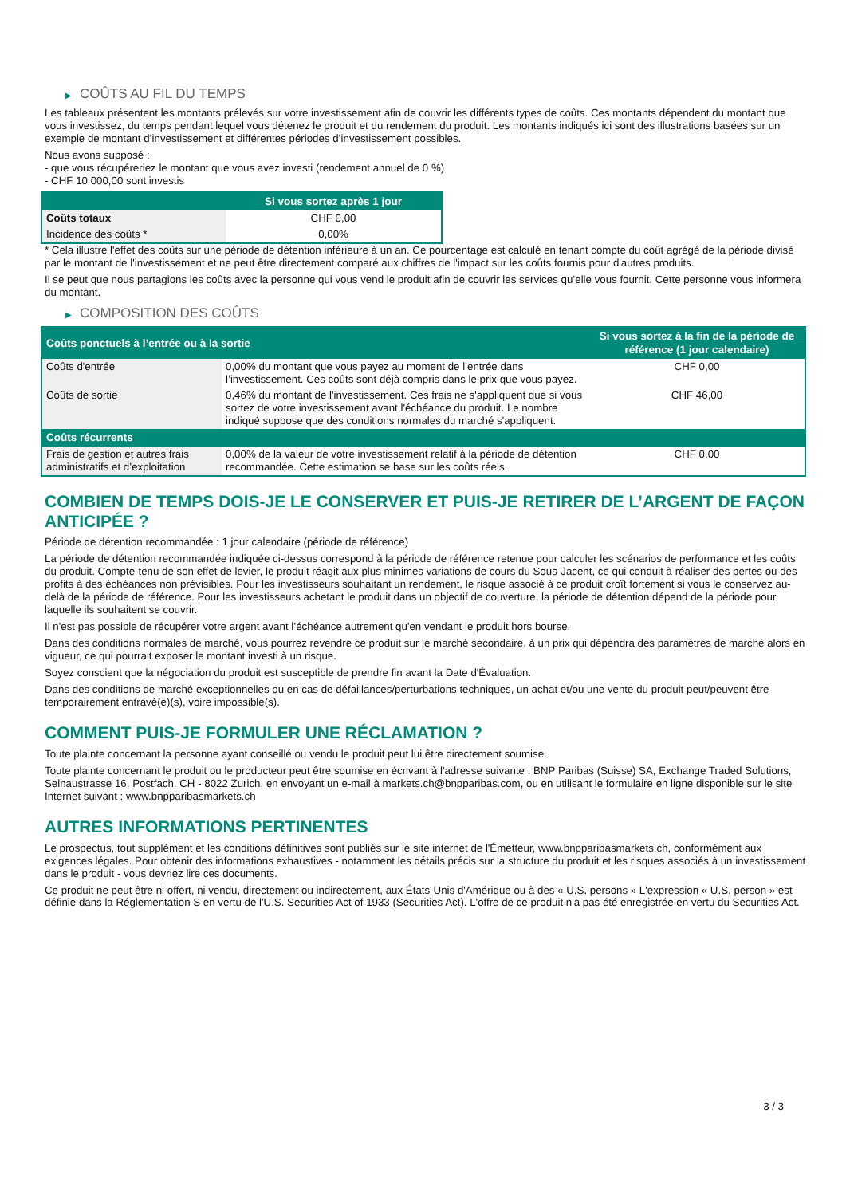▶ COÛTS AU FIL DU TEMPS
Les tableaux présentent les montants prélevés sur votre investissement afin de couvrir les différents types de coûts. Ces montants dépendent du montant que vous investissez, du temps pendant lequel vous détenez le produit et du rendement du produit. Les montants indiqués ici sont des illustrations basées sur un exemple de montant d’investissement et différentes périodes d’investissement possibles.
Nous avons supposé :
- que vous récupéreriez le montant que vous avez investi (rendement annuel de 0 %)
- CHF 10 000,00 sont investis
| | Si vous sortez après 1 jour |
| --- | --- |
| Coûts totaux | CHF 0,00 |
| Incidence des coûts * | 0,00% |
* Cela illustre l'effet des coûts sur une période de détention inférieure à un an. Ce pourcentage est calculé en tenant compte du coût agrégé de la période divisé par le montant de l'investissement et ne peut être directement comparé aux chiffres de l'impact sur les coûts fournis pour d'autres produits.
Il se peut que nous partagions les coûts avec la personne qui vous vend le produit afin de couvrir les services qu’elle vous fournit. Cette personne vous informera du montant.
▶ COMPOSITION DES COÛTS
| Coûts ponctuels à l’entrée ou à la sortie | | Si vous sortez à la fin de la période de référence (1 jour calendaire) |
| --- | --- | --- |
| Coûts d'entrée | 0,00% du montant que vous payez au moment de l’entrée dans l’investissement. Ces coûts sont déjà compris dans le prix que vous payez. | CHF 0,00 |
| Coûts de sortie | 0,46% du montant de l'investissement. Ces frais ne s'appliquent que si vous sortez de votre investissement avant l'échéance du produit. Le nombre indiqué suppose que des conditions normales du marché s'appliquent. | CHF 46,00 |
| Coûts récurrents | | |
| Frais de gestion et autres frais administratifs et d’exploitation | 0,00% de la valeur de votre investissement relatif à la période de détention recommandée. Cette estimation se base sur les coûts réels. | CHF 0,00 |
COMBIEN DE TEMPS DOIS-JE LE CONSERVER ET PUIS-JE RETIRER DE L’ARGENT DE FAÇON ANTICIPÉE ?
Période de détention recommandée : 1 jour calendaire (période de référence)
La période de détention recommandée indiquée ci-dessus correspond à la période de référence retenue pour calculer les scénarios de performance et les coûts du produit. Compte-tenu de son effet de levier, le produit réagit aux plus minimes variations de cours du Sous-Jacent, ce qui conduit à réaliser des pertes ou des profits à des échéances non prévisibles. Pour les investisseurs souhaitant un rendement, le risque associé à ce produit croît fortement si vous le conservez au-delà de la période de référence. Pour les investisseurs achetant le produit dans un objectif de couverture, la période de détention dépend de la période pour laquelle ils souhaitent se couvrir.
Il n'est pas possible de récupérer votre argent avant l’échéance autrement qu'en vendant le produit hors bourse.
Dans des conditions normales de marché, vous pourrez revendre ce produit sur le marché secondaire, à un prix qui dépendra des paramètres de marché alors en vigueur, ce qui pourrait exposer le montant investi à un risque.
Soyez conscient que la négociation du produit est susceptible de prendre fin avant la Date d'Évaluation.
Dans des conditions de marché exceptionnelles ou en cas de défaillances/perturbations techniques, un achat et/ou une vente du produit peut/peuvent être temporairement entravé(e)(s), voire impossible(s).
COMMENT PUIS-JE FORMULER UNE RÉCLAMATION ?
Toute plainte concernant la personne ayant conseillé ou vendu le produit peut lui être directement soumise.
Toute plainte concernant le produit ou le producteur peut être soumise en écrivant à l'adresse suivante : BNP Paribas (Suisse) SA, Exchange Traded Solutions, Selnaustrasse 16, Postfach, CH - 8022 Zurich, en envoyant un e-mail à markets.ch@bnpparibas.com, ou en utilisant le formulaire en ligne disponible sur le site Internet suivant : www.bnpparibasmarkets.ch
AUTRES INFORMATIONS PERTINENTES
Le prospectus, tout supplément et les conditions définitives sont publiés sur le site internet de l'Émetteur, www.bnpparibasmarkets.ch, conformément aux exigences légales. Pour obtenir des informations exhaustives - notamment les détails précis sur la structure du produit et les risques associés à un investissement dans le produit - vous devriez lire ces documents.
Ce produit ne peut être ni offert, ni vendu, directement ou indirectement, aux États-Unis d'Amérique ou à des « U.S. persons » L'expression « U.S. person » est définie dans la Réglementation S en vertu de l'U.S. Securities Act of 1933 (Securities Act). L'offre de ce produit n'a pas été enregistrée en vertu du Securities Act.
3 / 3